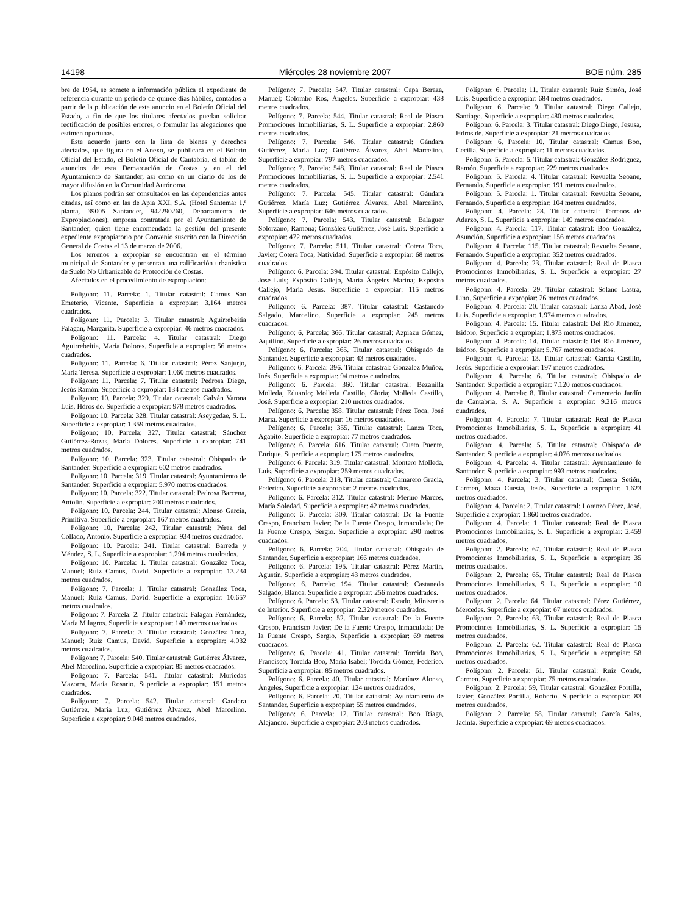14198 Miércoles 28 noviembre 2007 BOE núm. 285
bre de 1954, se somete a información pública el expediente de referencia durante un período de quince días hábiles, contados a partir de la publicación de este anuncio en el Boletín Oficial del Estado, a fin de que los titulares afectados puedan solicitar rectificación de posibles errores, o formular las alegaciones que estimen oportunas.
Este acuerdo junto con la lista de bienes y derechos afectados, que figura en el Anexo, se publicará en el Boletín Oficial del Estado, el Boletín Oficial de Cantabria, el tablón de anuncios de esta Demarcación de Costas y en el del Ayuntamiento de Santander, así como en un diario de los de mayor difusión en la Comunidad Autónoma.
Los planos podrán ser consultados en las dependencias antes citadas, así como en las de Apia XXI, S.A. (Hotel Santemar 1.ª planta, 39005 Santander, 942290260, Departamento de Expropiaciones), empresa contratada por el Ayuntamiento de Santander, quien tiene encomendada la gestión del presente expediente expropiatorio por Convenio suscrito con la Dirección General de Costas el 13 de marzo de 2006.
Los terrenos a expropiar se encuentran en el término municipal de Santander y presentan una calificación urbanística de Suelo No Urbanizable de Protección de Costas.
Afectados en el procedimiento de expropiación:
Polígono: 11. Parcela: 1. Titular catastral: Camus San Emeterio, Vicente. Superficie a expropiar: 3.164 metros cuadrados.
Polígono: 11. Parcela: 3. Titular catastral: Aguirrebeitia Falagan, Margarita. Superficie a expropiar: 46 metros cuadrados.
Polígono: 11. Parcela: 4. Titular catastral: Diego Aguirrebeitia, María Dolores. Superficie a expropiar: 56 metros cuadrados.
Polígono: 11. Parcela: 6. Titular catastral: Pérez Sanjurjo, María Teresa. Superficie a expropiar: 1.060 metros cuadrados.
Polígono: 11. Parcela: 7. Titular catastral: Pedrosa Diego, Jesús Ramón. Superficie a expropiar: 134 metros cuadrados.
Polígono: 10. Parcela: 329. Titular catastral: Galván Varona Luis, Hdros de. Superficie a expropiar: 978 metros cuadrados.
Polígono: 10. Parcela: 328. Titular catastral: Aseygedae, S. L. Superficie a expropiar: 1.359 metros cuadrados.
Polígono: 10. Parcela: 327. Titular catastral: Sánchez Gutiérrez-Rozas, María Dolores. Superficie a expropiar: 741 metros cuadrados.
Polígono: 10. Parcela: 323. Titular catastral: Obispado de Santander. Superficie a expropiar: 602 metros cuadrados.
Polígono: 10. Parcela: 319. Titular catastral: Ayuntamiento de Santander. Superficie a expropiar: 5.970 metros cuadrados.
Polígono: 10. Parcela: 322. Titular catastral: Pedrosa Barcena, Antolín. Superficie a expropiar: 200 metros cuadrados.
Polígono: 10. Parcela: 244. Titular catastral: Alonso García, Primitiva. Superficie a expropiar: 167 metros cuadrados.
Polígono: 10. Parcela: 242. Titular catastral: Pérez del Collado, Antonio. Superficie a expropiar: 934 metros cuadrados.
Polígono: 10. Parcela: 241. Titular catastral: Barreda y Méndez, S. L. Superficie a expropiar: 1.294 metros cuadrados.
Polígono: 10. Parcela: 1. Titular catastral: González Toca, Manuel; Ruiz Camus, David. Superficie a expropiar: 13.234 metros cuadrados.
Polígono: 7. Parcela: 1. Titular catastral: González Toca, Manuel; Ruiz Camus, David. Superficie a expropiar: 10.657 metros cuadrados.
Polígono: 7. Parcela: 2. Titular catastral: Falagan Fernández, María Milagros. Superficie a expropiar: 140 metros cuadrados.
Polígono: 7. Parcela: 3. Titular catastral: González Toca, Manuel; Ruiz Camus, David. Superficie a expropiar: 4.032 metros cuadrados.
Polígono: 7. Parcela: 540. Titular catastral: Gutiérrez Álvarez, Abel Marcelino. Superficie a expropiar: 85 metros cuadrados.
Polígono: 7. Parcela: 541. Titular catastral: Muriedas Mazorra, María Rosario. Superficie a expropiar: 151 metros cuadrados.
Polígono: 7. Parcela: 542. Titular catastral: Gandara Gutiérrez, María Luz; Gutiérrez Álvarez, Abel Marcelino. Superficie a expropiar: 9.048 metros cuadrados.
Polígono: 7. Parcela: 547. Titular catastral: Capa Beraza, Manuel; Colombo Ros, Ángeles. Superficie a expropiar: 438 metros cuadrados.
Polígono: 7. Parcela: 544. Titular catastral: Real de Piasca Promociones Inmobiliarias, S. L. Superficie a expropiar: 2.860 metros cuadrados.
Polígono: 7. Parcela: 546. Titular catastral: Gándara Gutiérrez, María Luz; Gutiérrez Álvarez, Abel Marcelino. Superficie a expropiar: 797 metros cuadrados.
Polígono: 7. Parcela: 548. Titular catastral: Real de Piasca Promociones Inmobiliarias, S. L. Superficie a expropiar: 2.541 metros cuadrados.
Polígono: 7. Parcela: 545. Titular catastral: Gándara Gutiérrez, María Luz; Gutiérrez Álvarez, Abel Marcelino. Superficie a expropiar: 646 metros cuadrados.
Polígono: 7. Parcela: 543. Titular catastral: Balaguer Solorzano, Ramona; González Gutiérrez, José Luis. Superficie a expropiar: 472 metros cuadrados.
Polígono: 7. Parcela: 511. Titular catastral: Cotera Toca, Javier; Cotera Toca, Natividad. Superficie a expropiar: 68 metros cuadrados.
Polígono: 6. Parcela: 394. Titular catastral: Expósito Callejo, José Luis; Expósito Callejo, María Ángeles Marina; Expósito Callejo, María Jesús. Superficie a expropiar: 115 metros cuadrados.
Polígono: 6. Parcela: 387. Titular catastral: Castanedo Salgado, Marcelino. Superficie a expropiar: 245 metros cuadrados.
Polígono: 6. Parcela: 366. Titular catastral: Azpiazu Gómez, Aquilino. Superficie a expropiar: 26 metros cuadrados.
Polígono: 6. Parcela: 365. Titular catastral: Obispado de Santander. Superficie a expropiar: 43 metros cuadrados.
Polígono: 6. Parcela: 396. Titular catastral: González Muñoz, Inés. Superficie a expropiar: 94 metros cuadrados.
Polígono: 6. Parcela: 360. Titular catastral: Bezanilla Molleda, Eduardo; Molleda Castillo, Gloria; Molleda Castillo, José. Superficie a expropiar: 210 metros cuadrados.
Polígono: 6. Parcela: 358. Titular catastral: Pérez Toca, José María. Superficie a expropiar: 16 metros cuadrados.
Polígono: 6. Parcela: 355. Titular catastral: Lanza Toca, Agapito. Superficie a expropiar: 77 metros cuadrados.
Polígono: 6. Parcela: 616. Titular catastral: Cueto Puente, Enrique. Superficie a expropiar: 175 metros cuadrados.
Polígono: 6. Parcela: 319. Titular catastral: Montero Molleda, Luis. Superficie a expropiar: 259 metros cuadrados.
Polígono: 6. Parcela: 318. Titular catastral: Camarero Gracia, Federico. Superficie a expropiar: 2 metros cuadrados.
Polígono: 6. Parcela: 312. Titular catastral: Merino Marcos, María Soledad. Superficie a expropiar: 42 metros cuadrados.
Polígono: 6. Parcela: 309. Titular catastral: De la Fuente Crespo, Francisco Javier; De la Fuente Crespo, Inmaculada; De la Fuente Crespo, Sergio. Superficie a expropiar: 290 metros cuadrados.
Polígono: 6. Parcela: 204. Titular catastral: Obispado de Santander. Superficie a expropiar: 166 metros cuadrados.
Polígono: 6. Parcela: 195. Titular catastral: Pérez Martín, Agustín. Superficie a expropiar: 43 metros cuadrados.
Polígono: 6. Parcela: 194. Titular catastral: Castanedo Salgado, Blanca. Superficie a expropiar: 256 metros cuadrados.
Polígono: 6. Parcela: 53. Titular catastral: Estado, Ministerio de Interior. Superficie a expropiar: 2.320 metros cuadrados.
Polígono: 6. Parcela: 52. Titular catastral: De la Fuente Crespo, Francisco Javier; De la Fuente Crespo, Inmaculada; De la Fuente Crespo, Sergio. Superficie a expropiar: 69 metros cuadrados.
Polígono: 6. Parcela: 41. Titular catastral: Torcida Boo, Francisco; Torcida Boo, María Isabel; Torcida Gómez, Federico. Superficie a expropiar: 85 metros cuadrados.
Polígono: 6. Parcela: 40. Titular catastral: Martínez Alonso, Ángeles. Superficie a expropiar: 124 metros cuadrados.
Polígono: 6. Parcela: 20. Titular catastral: Ayuntamiento de Santander. Superficie a expropiar: 55 metros cuadrados.
Polígono: 6. Parcela: 12. Titular catastral: Boo Riaga, Alejandro. Superficie a expropiar: 203 metros cuadrados.
Polígono: 6. Parcela: 11. Titular catastral: Ruiz Simón, José Luis. Superficie a expropiar: 684 metros cuadrados.
Polígono: 6. Parcela: 9. Titular catastral: Diego Callejo, Santiago. Superficie a expropiar: 480 metros cuadrados.
Polígono: 6. Parcela: 3. Titular catastral: Diego Diego, Jesusa, Hdros de. Superficie a expropiar: 21 metros cuadrados.
Polígono: 6. Parcela: 10. Titular catastral: Camus Boo, Cecilia. Superficie a expropiar: 11 metros cuadrados.
Polígono: 5. Parcela: 5. Titular catastral: González Rodríguez, Ramón. Superficie a expropiar: 229 metros cuadrados.
Polígono: 5. Parcela: 4. Titular catastral: Revuelta Seoane, Fernando. Superficie a expropiar: 191 metros cuadrados.
Polígono: 5. Parcela: 1. Titular catastral: Revuelta Seoane, Fernando. Superficie a expropiar: 104 metros cuadrados.
Polígono: 4. Parcela: 28. Titular catastral: Terrenos de Adarzo, S. L. Superficie a expropiar: 149 metros cuadrados.
Polígono: 4. Parcela: 117. Titular catastral: Boo González, Asunción. Superficie a expropiar: 156 metros cuadrados.
Polígono: 4. Parcela: 115. Titular catastral: Revuelta Seoane, Fernando. Superficie a expropiar: 352 metros cuadrados.
Polígono: 4. Parcela: 23. Titular catastral: Real de Piasca Promociones Inmobiliarias, S. L. Superficie a expropiar: 27 metros cuadrados.
Polígono: 4. Parcela: 29. Titular catastral: Solano Lastra, Lino. Superficie a expropiar: 26 metros cuadrados.
Polígono: 4. Parcela: 20. Titular catastral: Lanza Abad, José Luis. Superficie a expropiar: 1.974 metros cuadrados.
Polígono: 4. Parcela: 15. Titular catastral: Del Río Jiménez, Isidoro. Superficie a expropiar: 1.873 metros cuadrados.
Polígono: 4. Parcela: 14. Titular catastral: Del Río Jiménez, Isidoro. Superficie a expropiar: 5.767 metros cuadrados.
Polígono: 4. Parcela: 13. Titular catastral: García Castillo, Jesús. Superficie a expropiar: 197 metros cuadrados.
Polígono: 4. Parcela: 6. Titular catastral: Obispado de Santander. Superficie a expropiar: 7.120 metros cuadrados.
Polígono: 4. Parcela: 8. Titular catastral: Cementerio Jardín de Cantabria, S. A. Superficie a expropiar: 9.216 metros cuadrados.
Polígono: 4. Parcela: 7. Titular catastral: Real de Piasca Promociones Inmobiliarias, S. L. Superficie a expropiar: 41 metros cuadrados.
Polígono: 4. Parcela: 5. Titular catastral: Obispado de Santander. Superficie a expropiar: 4.076 metros cuadrados.
Polígono: 4. Parcela: 4. Titular catastral: Ayuntamiento fe Santander. Superficie a expropiar: 993 metros cuadrados.
Polígono: 4. Parcela: 3. Titular catastral: Cuesta Setién, Carmen, Maza Cuesta, Jesús. Superficie a expropiar: 1.623 metros cuadrados.
Polígono: 4. Parcela: 2. Titular catastral: Lorenzo Pérez, José. Superficie a expropiar: 1.860 metros cuadrados.
Polígono: 4. Parcela: 1. Titular catastral: Real de Piasca Promociones Inmobiliarias, S. L. Superficie a expropiar: 2.459 metros cuadrados.
Polígono: 2. Parcela: 67. Titular catastral: Real de Piasca Promociones Inmobiliarias, S. L. Superficie a expropiar: 35 metros cuadrados.
Polígono: 2. Parcela: 65. Titular catastral: Real de Piasca Promociones Inmobiliarias, S. L. Superficie a expropiar: 10 metros cuadrados.
Polígono: 2. Parcela: 64. Titular catastral: Pérez Gutiérrez, Mercedes. Superficie a expropiar: 67 metros cuadrados.
Polígono: 2. Parcela: 63. Titular catastral: Real de Piasca Promociones Inmobiliarias, S. L. Superficie a expropiar: 15 metros cuadrados.
Polígono: 2. Parcela: 62. Titular catastral: Real de Piasca Promociones Inmobiliarias, S. L. Superficie a expropiar: 58 metros cuadrados.
Polígono: 2. Parcela: 61. Titular catastral: Ruiz Conde, Carmen. Superficie a expropiar: 75 metros cuadrados.
Polígono: 2. Parcela: 59. Titular catastral: González Portilla, Javier; González Portilla, Roberto. Superficie a expropiar: 83 metros cuadrados.
Polígono: 2. Parcela: 58. Titular catastral: García Salas, Jacinta. Superficie a expropiar: 69 metros cuadrados.